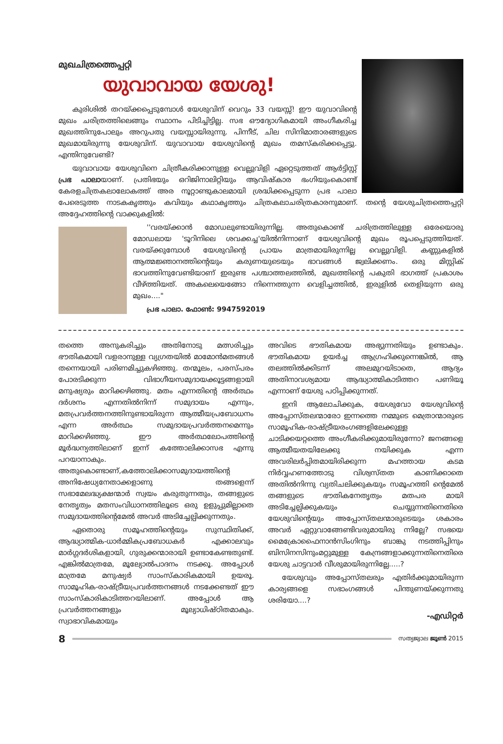മുഖചിത്രത്തെപ്പറ്റി
യുവാവായ യേശു!
കുരിശിൽ തറയ്ക്കപ്പെടുമ്പോൾ യേശുവിന് വെറും 33 വയസ്സ്! ഈ യുവാവിന്റെ മുഖം ചരിത്രത്തിലെങ്ങും സ്ഥാനം പിടിച്ചിട്ടില്ല. സഭ ഔദ്യോഗികമായി അംഗീകരിച്ച മുഖത്തിനുപോലും അറുപതു വയസ്സായിരുന്നു. പിന്നീട്, ചില സിനിമാതാരങ്ങളുടെ മുഖമായിരുന്നു യേശുവിന്. യുവാവായ യേശുവിന്റെ മുഖം തമസ്കരിക്കപ്പെട്ടു. എന്തിനുവേണ്ടി?
യുവാവായ യേശുവിനെ ചിത്രീകരിക്കാനുള്ള വെല്ലുവിളി ഏറ്റെടുത്തത് ആർട്ടിസ്റ്റ് പ്രഭ പാലായാണ്. പ്രതിഭയും ഒറിജിനാലിറ്റിയും ആവിഷ്കാര ഭംഗിയുംകൊണ്ട് കേരളചിത്രകലാലോകത്ത് അര നൂറ്റാണ്ടുകാലമായി ശ്രദ്ധിക്കപ്പെടുന്ന പ്രഭ പാലാ പേരെടുത്ത നാടകകൃത്തും കവിയും കഥാകൃത്തും ചിത്രകലാചരിത്രകാരനുമാണ്. തന്റെ യേശുചിത്രത്തെപ്പറ്റി അദ്ദേഹത്തിന്റെ വാക്കുകളിൽ:
''വരയ്ക്കാൻ മോഡലുണ്ടായിരുന്നില്ല. അതുകൊണ്ട് ചരിത്രത്തിലുള്ള ഒരേയൊരു മോഡലായ 'ടൂറിനിലെ ശവക്കച്ച'യിൽനിന്നാണ് യേശുവിന്റെ മുഖം രൂപപ്പെടുത്തിയത്. വരയ്ക്കുമ്പോൾ യേശുവിന്റെ പ്രായം മാത്രമായിരുന്നില്ല വെല്ലുവിളി. കണ്ണുകളിൽ ആത്മജ്ഞാനത്തിന്റെയും കരുണയുടെയും ഭാവങ്ങൾ ജ്വലിക്കണം. ഒരു മിസ്റ്റിക് ഭാവത്തിനുവേണ്ടിയാണ് ഇരുണ്ട പശ്ചാത്തലത്തിൽ, മുഖത്തിന്റെ പകുതി ഭാഗത്ത് പ്രകാശം വീഴ്ത്തിയത്. അകലെയെങ്ങോ നിന്നെത്തുന്ന വെളിച്ചത്തിൽ, ഇരുളിൽ തെളിയുന്ന ഒരു മുഖം...."
പ്രഭ പാലാ. ഫോൺ: 9947592019
തത്തെ അനുകരിച്ചും അതിനോടു മത്സരിച്ചും ഭൗതികമായി വളരാനുള്ള വ്യഗ്രതയിൽ മാമോൻമതങ്ങൾ തന്നെയായി പരിണമിച്ചുകഴിഞ്ഞു. തന്മൂലം, പരസ്പരം പോരടിക്കുന്ന വിഭാഗീയസമുദായക്കൂട്ടങ്ങളായി മനുഷ്യരും മാറിക്കഴിഞ്ഞു. മതം എന്നതിന്റെ അർത്ഥം ദർശനം എന്നതിൽനിന്ന് സമുദായം എന്നും, മതപ്രവർത്തനത്തിനുണ്ടായിരുന്ന ആത്മീയപ്രബോധനം എന്ന അർത്ഥം സമുദായപ്രവർത്തനമെന്നും മാറിക്കഴിഞ്ഞു. ഈ അർത്ഥലോപത്തിന്റെ മൂർദ്ധന്യത്തിലാണ് ഇന്ന് കത്തോലിക്കാസഭ എന്നു പറയാനാകും. അതുകൊണ്ടാണ്,കത്തോലിക്കാസമുദായത്തിന്റെ അനിഷേധ്യനേതാക്കളാണു തങ്ങളെന്ന് സഭാമേലദ്ധ്യക്ഷന്മാർ സ്വയം കരുതുന്നതും, തങ്ങളുടെ നേതൃത്വം മതസംവിധാനത്തിലൂടെ ഒരു ഉളുപ്പുമില്ലാതെ സമുദായത്തിന്റെമേൽ അവർ അടിച്ചേല്പിക്കുന്നതും.
ഏതൊരു സമൂഹത്തിന്റെയും സുസ്ഥിതിക്ക്, ആദ്ധ്യാത്മിക-ധാർമ്മികപ്രബോധകർ എക്കാലവും മാർഗ്ഗദർശികളായി, ഗുരുക്കന്മാരായി ഉണ്ടാകേണ്ടതുണ്ട്. എങ്കിൽമാത്രമേ, മൂല്യോൽപാദനം നടക്കൂ. അപ്പോൾ മാത്രമേ മനുഷ്യർ സാംസ്കാരികമായി ഉയരൂ. സാമൂഹിക-രാഷ്ട്രീയപ്രവർത്തനങ്ങൾ നടക്കേണ്ടത് ഈ സാംസ്കാരികാടിത്തറയിലാണ്. അപ്പോൾ ആ പ്രവർത്തനങ്ങളും മൂല്യാധിഷ്ഠിതമാകും. സ്വാഭാവികമായും
അവിടെ ഭൗതികമായ അഭ്യുന്നതിയും ഉണ്ടാകും. ഭൗതികമായ ഉയർച്ച ആഗ്രഹിക്കുന്നെങ്കിൽ, ആ തലത്തിൽക്കിടന്ന് അലമുറയിടാതെ, ആദ്യം അതിനാവശ്യമായ ആദ്ധ്യാത്മികാടിത്തറ പണിയൂ എന്നാണ് യേശു പഠിപ്പിക്കുന്നത്.
ഇനി ആലോചിക്കുക, യേശുവോ യേശുവിന്റെ അപ്പോസ്തലന്മാരോ ഇന്നത്തെ നമ്മുടെ മെത്രാന്മാരുടെ സാമൂഹിക-രാഷ്ട്രീയരംഗങ്ങളിലേക്കുള്ള ചാടിക്കയറ്റത്തെ അംഗീകരിക്കുമായിരുന്നോ? ജനങ്ങളെ ആത്മീയതയിലേക്കു നയിക്കുക എന്ന അവരിലർപ്പിതമായിരിക്കുന്ന മഹത്തായ കടമ നിർവ്വഹണത്തോടു വിശ്വസ്തത കാണിക്കാതെ അതിൽനിന്നു വ്യതിചലിക്കുകയും സമൂഹത്തി ന്റെമേൽ തങ്ങളുടെ ഭൗതികനേതൃത്വം മതപര മായി അടിച്ചേല്പിക്കുകയും ചെയ്യുന്നതിനെതിരെ യേശുവിന്റെയും അപ്പോസ്തലന്മാരുടെയും ശകാരം അവർ ഏറ്റുവാങ്ങേണ്ടിവരുമായിരു ന്നില്ലേ? സഭയെ മൈക്രോഫൈനാൻസിംഗിനും ബാങ്കു നടത്തിപ്പിനും ബിസിനസിനുംമറ്റുമുള്ള കേന്ദ്രങ്ങളാക്കുന്നതിനെതിരെ യേശു ചാട്ടവാർ വീശുമായിരുന്നില്ലേ.....?
യേശുവും അപ്പോസ്തലരും എതിർക്കുമായിരുന്ന കാര്യങ്ങളെ സഭാംഗങ്ങൾ പിന്തുണയ്ക്കുന്നതു ശരിയോ....?
-എഡിറ്റർ
8 സത്യജ്വാല ജൂൺ 2015